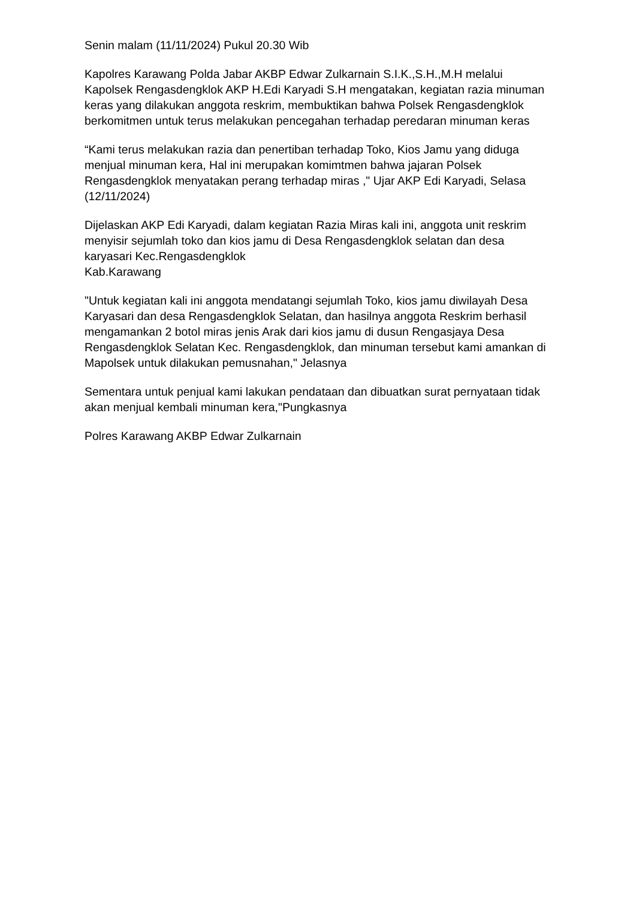Senin malam (11/11/2024) Pukul 20.30 Wib
Kapolres Karawang Polda Jabar AKBP Edwar Zulkarnain S.I.K.,S.H.,M.H melalui Kapolsek Rengasdengklok AKP H.Edi Karyadi S.H mengatakan, kegiatan razia minuman keras yang dilakukan anggota reskrim, membuktikan bahwa Polsek Rengasdengklok berkomitmen untuk terus melakukan pencegahan terhadap peredaran minuman keras
“Kami terus melakukan razia dan penertiban terhadap Toko, Kios Jamu yang diduga menjual minuman kera, Hal ini merupakan komimtmen bahwa jajaran Polsek Rengasdengklok menyatakan perang terhadap miras ," Ujar AKP Edi Karyadi, Selasa (12/11/2024)
Dijelaskan AKP Edi Karyadi, dalam kegiatan Razia Miras kali ini, anggota unit reskrim menyisir sejumlah toko dan kios jamu di Desa Rengasdengklok selatan dan desa karyasari Kec.Rengasdengklok
Kab.Karawang
"Untuk kegiatan kali ini anggota mendatangi sejumlah Toko, kios jamu diwilayah Desa Karyasari dan desa Rengasdengklok Selatan, dan hasilnya anggota Reskrim berhasil mengamankan 2 botol miras jenis Arak dari kios jamu di dusun Rengasjaya Desa Rengasdengklok Selatan Kec. Rengasdengklok, dan minuman tersebut kami amankan di Mapolsek untuk dilakukan pemusnahan," Jelasnya
Sementara untuk penjual kami lakukan pendataan dan dibuatkan surat pernyataan tidak akan menjual kembali minuman kera,"Pungkasnya
Polres Karawang AKBP Edwar Zulkarnain